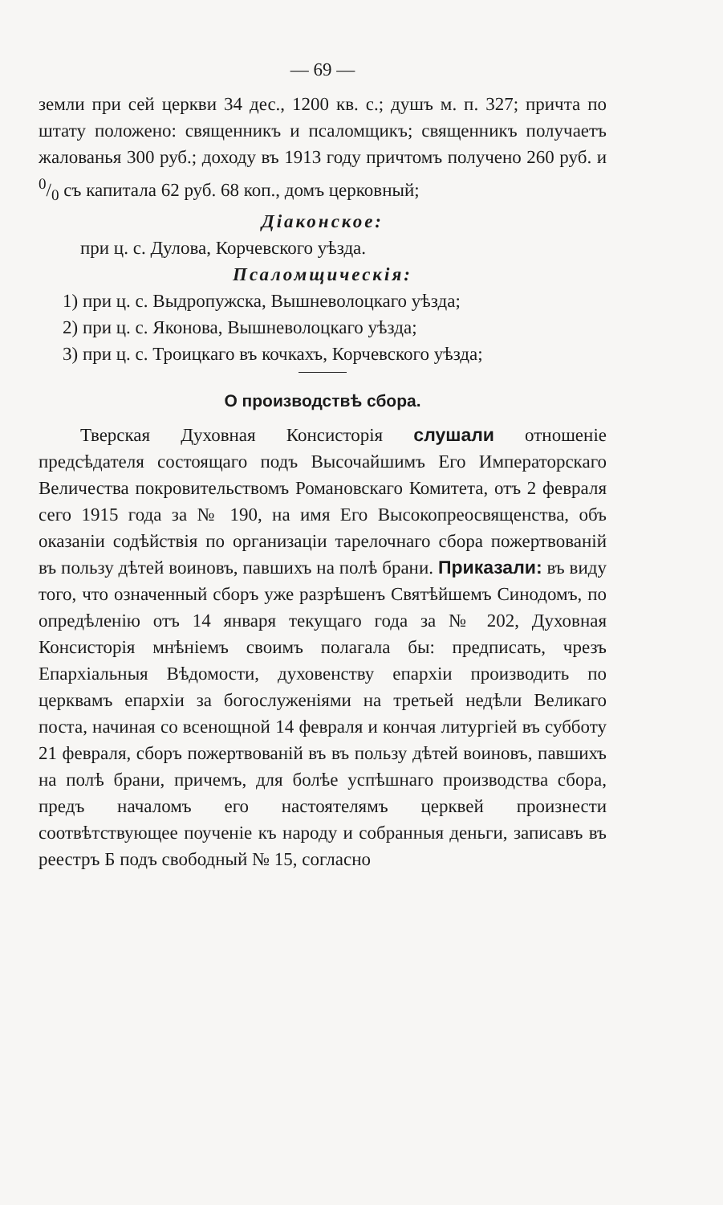— 69 —
земли при сей церкви 34 дес., 1200 кв. с.; душъ м. п. 327; причта по штату положено: священникъ и псаломщикъ; священникъ получаетъ жалованья 300 руб.; доходу въ 1913 году причтомъ получено 260 руб. и 0/0 съ капитала 62 руб. 68 коп., домъ церковный;
Дiаконское:
при ц. с. Дулова, Корчевского уѣзда.
Псаломщическiя:
1) при ц. с. Выдропужска, Вышневолоцкаго уѣзда;
2) при ц. с. Яконова, Вышневолоцкаго уѣзда;
3) при ц. с. Троицкаго въ кочкахъ, Корчевского уѣзда;
О производствѣ сбора.
Тверская Духовная Консисторiя слушали отношенiе предсѣдателя состоящаго подъ Высочайшимъ Его Императорскаго Величества покровительствомъ Романовскаго Комитета, отъ 2 февраля сего 1915 года за № 190, на имя Его Высокопреосвященства, объ оказанiи содѣйствiя по организацiи тарелочнаго сбора пожертвованiй въ пользу дѣтей воиновъ, павшихъ на полѣ брани. Приказали: въ виду того, что означенный сборъ уже разрѣшенъ Святѣйшемъ Синодомъ, по опредѣленiю отъ 14 января текущаго года за № 202, Духовная Консисторiя мнѣнiемъ своимъ полагала бы: предписать, чрезъ Епархiальныя Вѣдомости, духовенству епархiи производить по церквамъ епархiи за богослуженiями на третьей недѣли Великаго поста, начиная со всенощной 14 февраля и кончая литургiей въ субботу 21 февраля, сборъ пожертвованiй въ въ пользу дѣтей воиновъ, павшихъ на полѣ брани, причемъ, для болѣе успѣшнаго производства сбора, предъ началомъ его настоятелямъ церквей произнести соотвѣтствующее поученiе къ народу и собранныя деньги, записавъ въ реестръ Б подъ свободный № 15, согласно